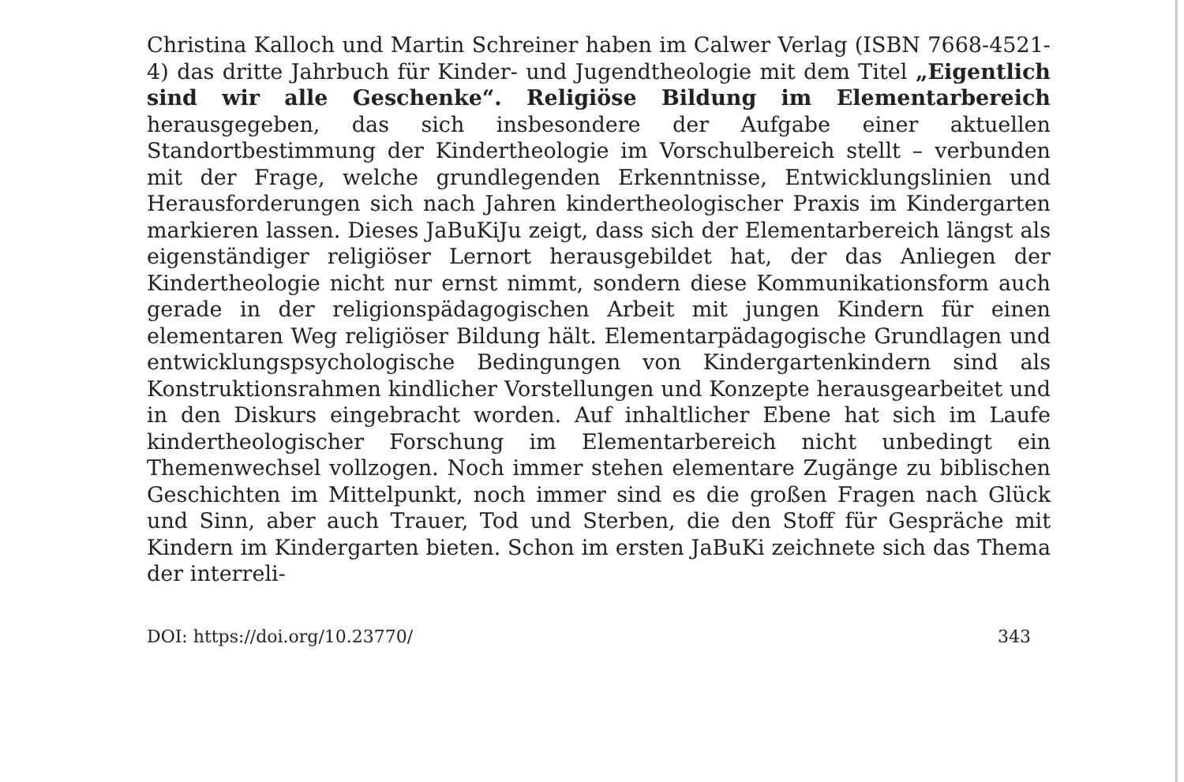Christina Kalloch und Martin Schreiner haben im Calwer Verlag (ISBN 7668-4521-4) das dritte Jahrbuch für Kinder- und Jugendtheologie mit dem Titel „Eigentlich sind wir alle Geschenke“. Religiöse Bildung im Elementarbereich herausgegeben, das sich insbesondere der Aufgabe einer aktuellen Standortbestimmung der Kindertheologie im Vorschulbereich stellt – verbunden mit der Frage, welche grundlegenden Erkenntnisse, Entwicklungslinien und Herausforderungen sich nach Jahren kindertheologischer Praxis im Kindergarten markieren lassen. Dieses JaBuKiJu zeigt, dass sich der Elementarbereich längst als eigenständiger religiöser Lernort herausgebildet hat, der das Anliegen der Kindertheologie nicht nur ernst nimmt, sondern diese Kommunikationsform auch gerade in der religionspädagogischen Arbeit mit jungen Kindern für einen elementaren Weg religiöser Bildung hält. Elementarpädagogische Grundlagen und entwicklungspsychologische Bedingungen von Kindergartenkindern sind als Konstruktionsrahmen kindlicher Vorstellungen und Konzepte herausgearbeitet und in den Diskurs eingebracht worden. Auf inhaltlicher Ebene hat sich im Laufe kindertheologischer Forschung im Elementarbereich nicht unbedingt ein Themenwechsel vollzogen. Noch immer stehen elementare Zugänge zu biblischen Geschichten im Mittelpunkt, noch immer sind es die großen Fragen nach Glück und Sinn, aber auch Trauer, Tod und Sterben, die den Stoff für Gespräche mit Kindern im Kindergarten bieten. Schon im ersten JaBuKi zeichnete sich das Thema der interreli-
DOI: https://doi.org/10.23770/ 343